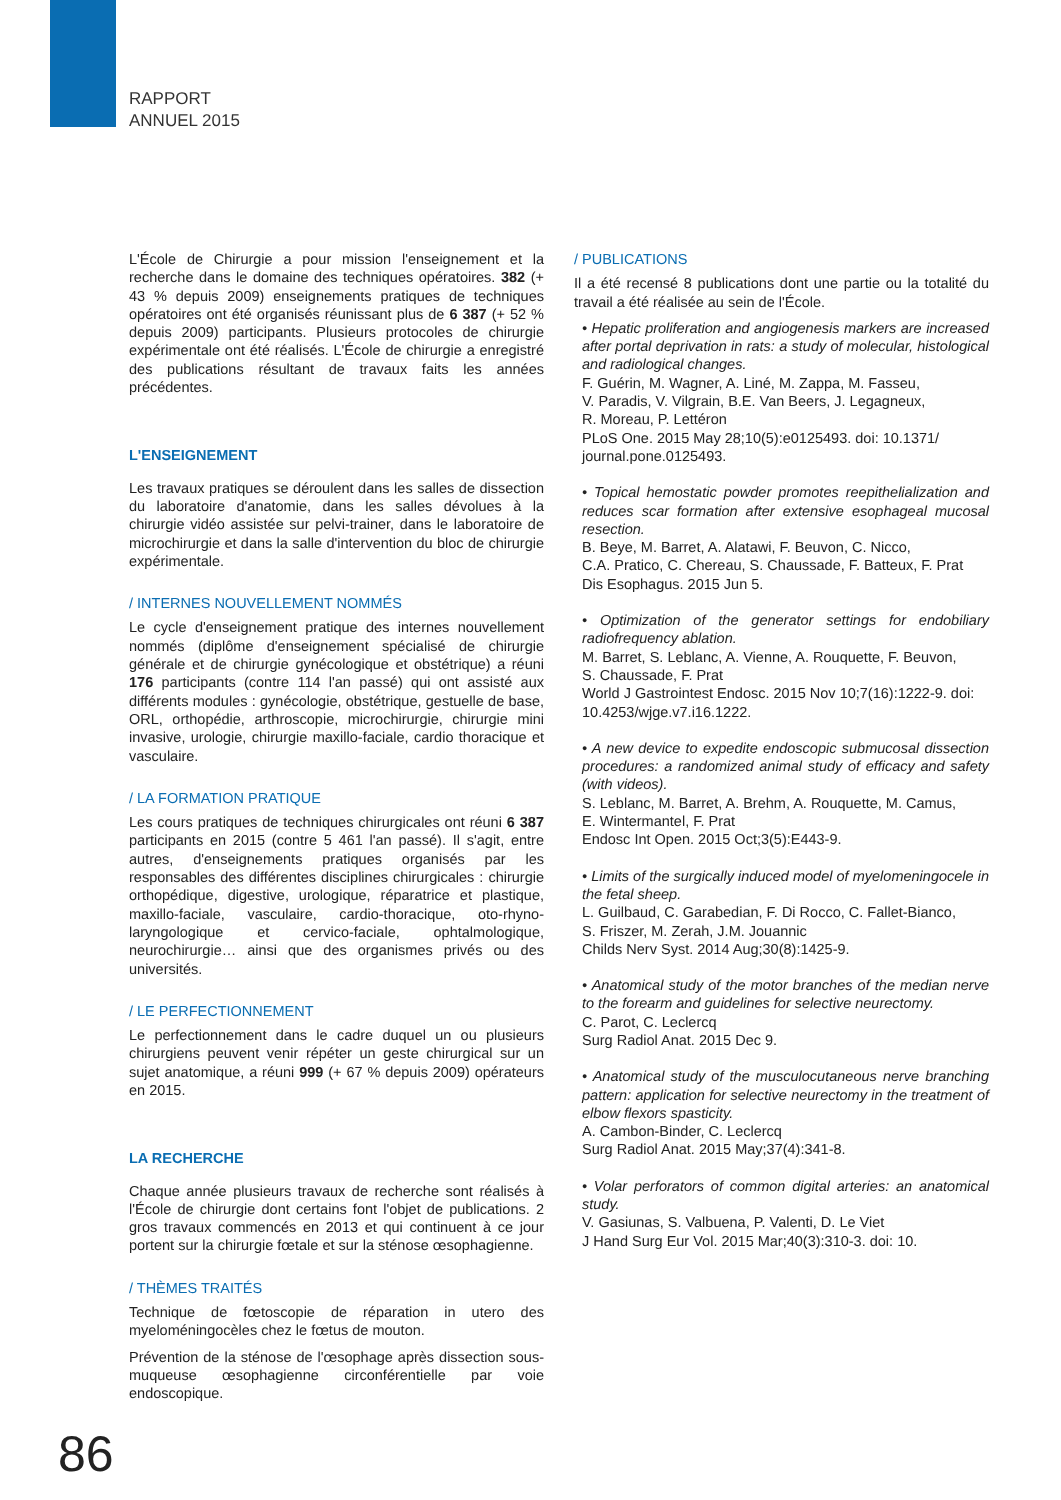RAPPORT
ANNUEL 2015
L'École de Chirurgie a pour mission l'enseignement et la recherche dans le domaine des techniques opératoires. 382 (+ 43 % depuis 2009) enseignements pratiques de techniques opératoires ont été organisés réunissant plus de 6 387 (+ 52 % depuis 2009) participants. Plusieurs protocoles de chirurgie expérimentale ont été réalisés. L'École de chirurgie a enregistré des publications résultant de travaux faits les années précédentes.
L'ENSEIGNEMENT
Les travaux pratiques se déroulent dans les salles de dissection du laboratoire d'anatomie, dans les salles dévolues à la chirurgie vidéo assistée sur pelvi-trainer, dans le laboratoire de microchirurgie et dans la salle d'intervention du bloc de chirurgie expérimentale.
/ INTERNES NOUVELLEMENT NOMMÉS
Le cycle d'enseignement pratique des internes nouvellement nommés (diplôme d'enseignement spécialisé de chirurgie générale et de chirurgie gynécologique et obstétrique) a réuni 176 participants (contre 114 l'an passé) qui ont assisté aux différents modules : gynécologie, obstétrique, gestuelle de base, ORL, orthopédie, arthroscopie, microchirurgie, chirurgie mini invasive, urologie, chirurgie maxillo-faciale, cardio thoracique et vasculaire.
/ LA FORMATION PRATIQUE
Les cours pratiques de techniques chirurgicales ont réuni 6 387 participants en 2015 (contre 5 461 l'an passé). Il s'agit, entre autres, d'enseignements pratiques organisés par les responsables des différentes disciplines chirurgicales : chirurgie orthopédique, digestive, urologique, réparatrice et plastique, maxillo-faciale, vasculaire, cardio-thoracique, oto-rhyno-laryngologique et cervico-faciale, ophtalmologique, neurochirurgie… ainsi que des organismes privés ou des universités.
/ LE PERFECTIONNEMENT
Le perfectionnement dans le cadre duquel un ou plusieurs chirurgiens peuvent venir répéter un geste chirurgical sur un sujet anatomique, a réuni 999 (+ 67 % depuis 2009) opérateurs en 2015.
LA RECHERCHE
Chaque année plusieurs travaux de recherche sont réalisés à l'École de chirurgie dont certains font l'objet de publications. 2 gros travaux commencés en 2013 et qui continuent à ce jour portent sur la chirurgie fœtale et sur la sténose œsophagienne.
/ THÈMES TRAITÉS
Technique de fœtoscopie de réparation in utero des myeloméningocèles chez le fœtus de mouton.
Prévention de la sténose de l'œsophage après dissection sous-muqueuse œsophagienne circonférentielle par voie endoscopique.
/ PUBLICATIONS
Il a été recensé 8 publications dont une partie ou la totalité du travail a été réalisée au sein de l'École.
• Hepatic proliferation and angiogenesis markers are increased after portal deprivation in rats: a study of molecular, histological and radiological changes.
F. Guérin, M. Wagner, A. Liné, M. Zappa, M. Fasseu,
V. Paradis, V. Vilgrain, B.E. Van Beers, J. Legagneux,
R. Moreau, P. Lettéron
PLoS One. 2015 May 28;10(5):e0125493. doi: 10.1371/ journal.pone.0125493.
• Topical hemostatic powder promotes reepithelialization and reduces scar formation after extensive esophageal mucosal resection.
B. Beye, M. Barret, A. Alatawi, F. Beuvon, C. Nicco,
C.A. Pratico, C. Chereau, S. Chaussade, F. Batteux, F. Prat
Dis Esophagus. 2015 Jun 5.
• Optimization of the generator settings for endobiliary radiofrequency ablation.
M. Barret, S. Leblanc, A. Vienne, A. Rouquette, F. Beuvon,
S. Chaussade, F. Prat
World J Gastrointest Endosc. 2015 Nov 10;7(16):1222-9. doi: 10.4253/wjge.v7.i16.1222.
• A new device to expedite endoscopic submucosal dissection procedures: a randomized animal study of efficacy and safety (with videos).
S. Leblanc, M. Barret, A. Brehm, A. Rouquette, M. Camus,
E. Wintermantel, F. Prat
Endosc Int Open. 2015 Oct;3(5):E443-9.
• Limits of the surgically induced model of myelomeningocele in the fetal sheep.
L. Guilbaud, C. Garabedian, F. Di Rocco, C. Fallet-Bianco,
S. Friszer, M. Zerah, J.M. Jouannic
Childs Nerv Syst. 2014 Aug;30(8):1425-9.
• Anatomical study of the motor branches of the median nerve to the forearm and guidelines for selective neurectomy.
C. Parot, C. Leclercq
Surg Radiol Anat. 2015 Dec 9.
• Anatomical study of the musculocutaneous nerve branching pattern: application for selective neurectomy in the treatment of elbow flexors spasticity.
A. Cambon-Binder, C. Leclercq
Surg Radiol Anat. 2015 May;37(4):341-8.
• Volar perforators of common digital arteries: an anatomical study.
V. Gasiunas, S. Valbuena, P. Valenti, D. Le Viet
J Hand Surg Eur Vol. 2015 Mar;40(3):310-3. doi: 10.
86